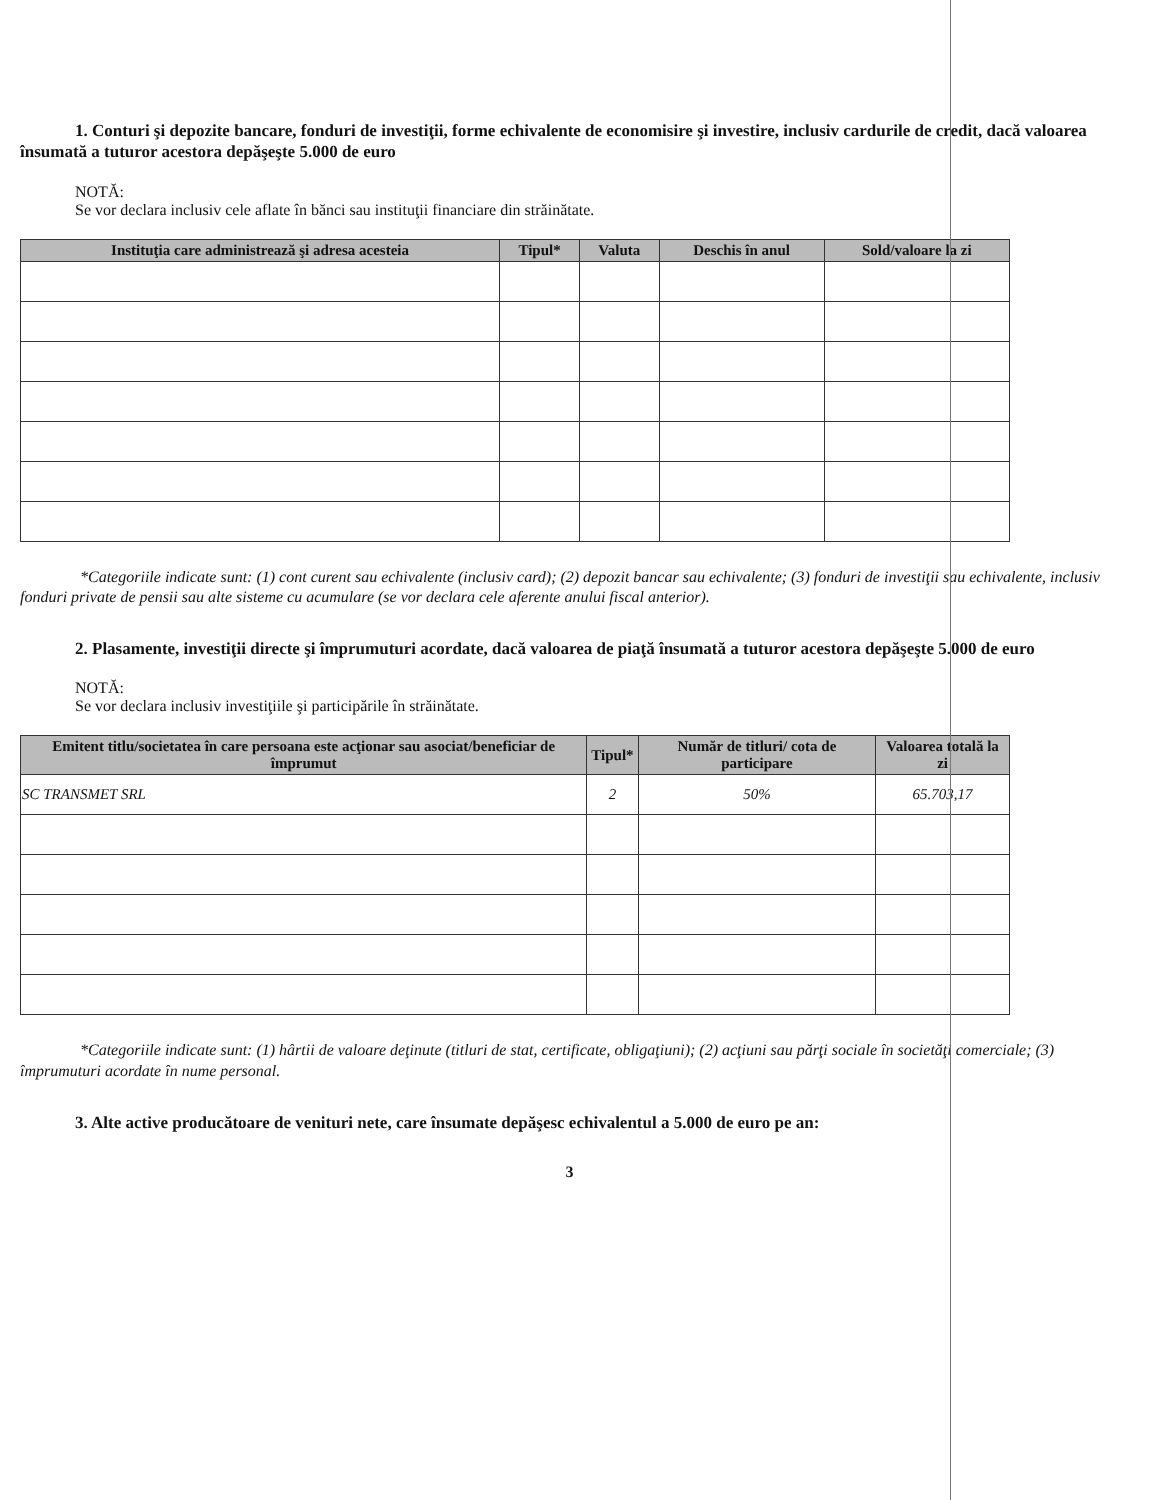1. Conturi şi depozite bancare, fonduri de investiţii, forme echivalente de economisire şi investire, inclusiv cardurile de credit, dacă valoarea însumată a tuturor acestora depăşeşte 5.000 de euro
NOTĂ:
Se vor declara inclusiv cele aflate în bănci sau instituţii financiare din străinătate.
| Instituţia care administrează şi adresa acesteia | Tipul* | Valuta | Deschis în anul | Sold/valoare la zi |
| --- | --- | --- | --- | --- |
*Categoriile indicate sunt: (1) cont curent sau echivalente (inclusiv card); (2) depozit bancar sau echivalente; (3) fonduri de investiţii sau echivalente, inclusiv fonduri private de pensii sau alte sisteme cu acumulare (se vor declara cele aferente anului fiscal anterior).
2. Plasamente, investiţii directe şi împrumuturi acordate, dacă valoarea de piaţă însumată a tuturor acestora depăşeşte 5.000 de euro
NOTĂ:
Se vor declara inclusiv investiţiile şi participările în străinătate.
| Emitent titlu/societatea în care persoana este acţionar sau asociat/beneficiar de împrumut | Tipul* | Număr de titluri/ cota de participare | Valoarea totală la zi |
| --- | --- | --- | --- |
| SC TRANSMET SRL | 2 | 50% | 65.703,17 |
*Categoriile indicate sunt: (1) hârtii de valoare deţinute (titluri de stat, certificate, obligaţiuni); (2) acţiuni sau părţi sociale în societăţi comerciale; (3) împrumuturi acordate în nume personal.
3. Alte active producătoare de venituri nete, care însumate depăşesc echivalentul a 5.000 de euro pe an:
3